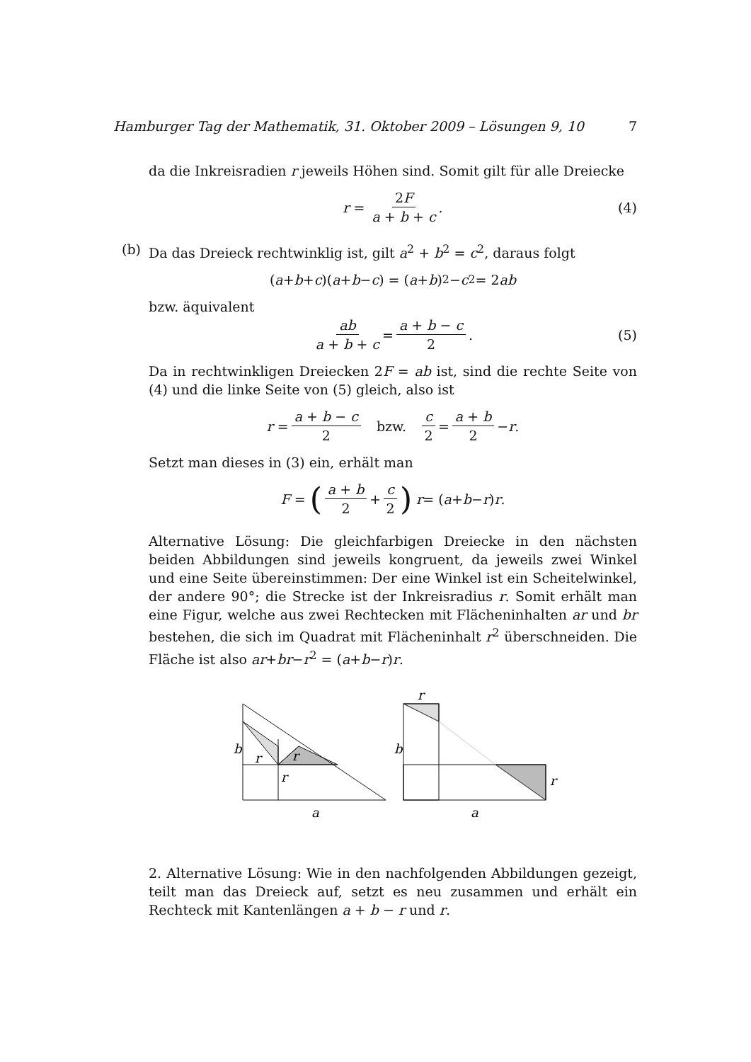Hamburger Tag der Mathematik, 31. Oktober 2009 – Lösungen 9, 10 7
da die Inkreisradien r jeweils Höhen sind. Somit gilt für alle Dreiecke
r = 2F a + b + c. (4)
(b)
Da das Dreieck rechtwinklig ist, gilt a<sup>2</sup> + b<sup>2</sup> = c<sup>2</sup>, daraus folgt
(a + b + c)(a + b − c) = (a + b)<sup>2</sup> − c<sup>2</sup> = 2 ab
bzw. äquivalent
ab a + b + c = a + b − c 2. (5)
Da in rechtwinkligen Dreiecken 2F = ab ist, sind die rechte Seite von (4) und die linke Seite von (5) gleich, also ist
r = a + b − c 2 bzw. c 2 = a + b 2 − r.
Setzt man dieses in (3) ein, erhält man
F = (a + b 2 + c 2) r = (a + b − r) r.
Alternative Lösung: Die gleichfarbigen Dreiecke in den nächsten beiden Abbildungen sind jeweils kongruent, da jeweils zwei Winkel und eine Seite übereinstimmen: Der eine Winkel ist ein Scheitelwinkel, der andere 90°; die Strecke ist der Inkreisradius r. Somit erhält man eine Figur, welche aus zwei Rechtecken mit Flächeninhalten ar und br bestehen, die sich im Quadrat mit Flächeninhalt r<sup>2</sup> überschneiden. Die Fläche ist also ar+br−r<sup>2</sup> = (a+b−r)r.
b
r
r
r
a
r
b
r
a
2. Alternative Lösung: Wie in den nachfolgenden Abbildungen gezeigt, teilt man das Dreieck auf, setzt es neu zusammen und erhält ein Rechteck mit Kantenlängen a + b − r und r.